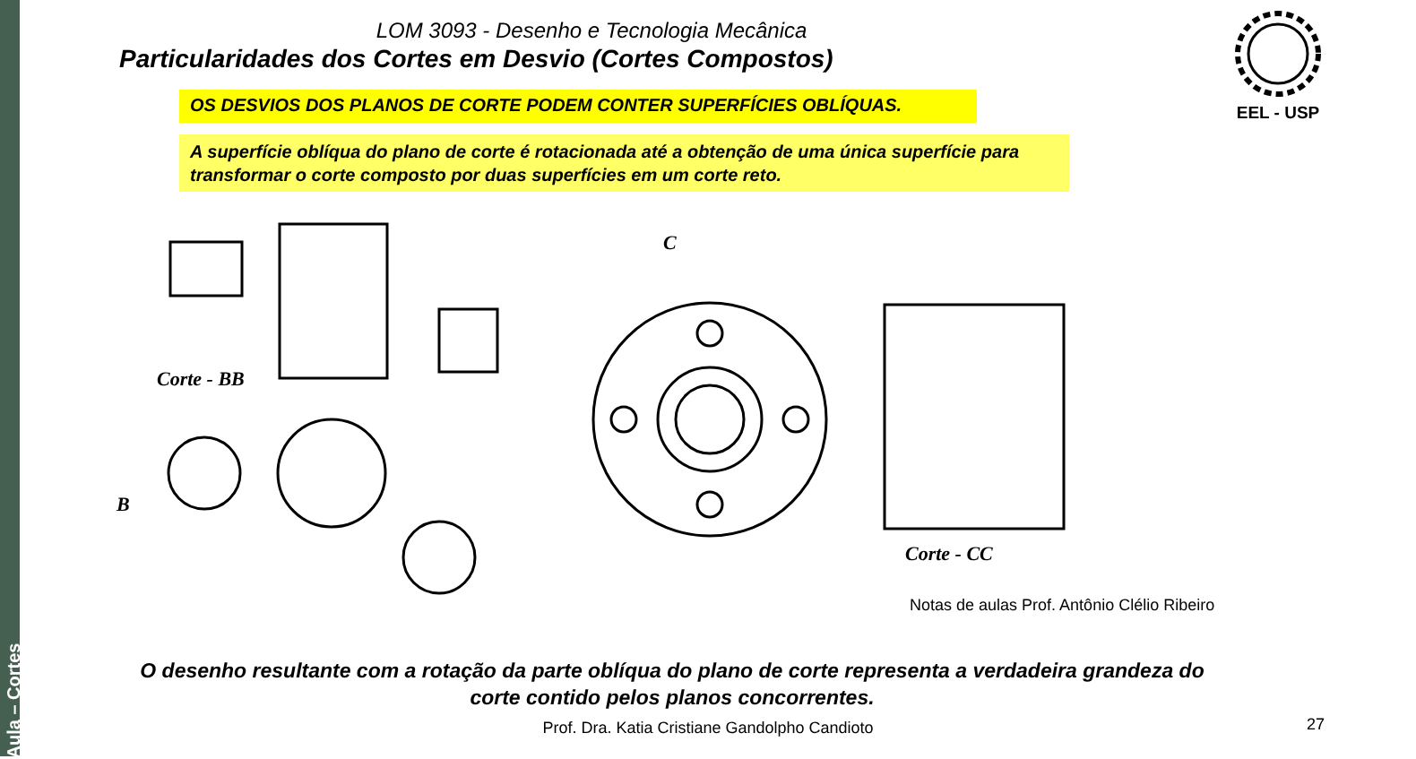Aula – Cortes
LOM 3093 - Desenho e Tecnologia Mecânica
Particularidades dos Cortes em Desvio (Cortes Compostos)
EEL - USP
OS DESVIOS DOS PLANOS DE CORTE PODEM CONTER SUPERFÍCIES OBLÍQUAS.
A superfície oblíqua do plano de corte é rotacionada até a obtenção de uma única superfície para transformar o corte composto por duas superfícies em um corte reto.
Corte - BB
B
C
Corte - CC
Notas de aulas Prof. Antônio Clélio Ribeiro
O desenho resultante com a rotação da parte oblíqua do plano de corte representa a verdadeira grandeza do corte contido pelos planos concorrentes.
Prof. Dra. Katia Cristiane Gandolpho Candioto 27